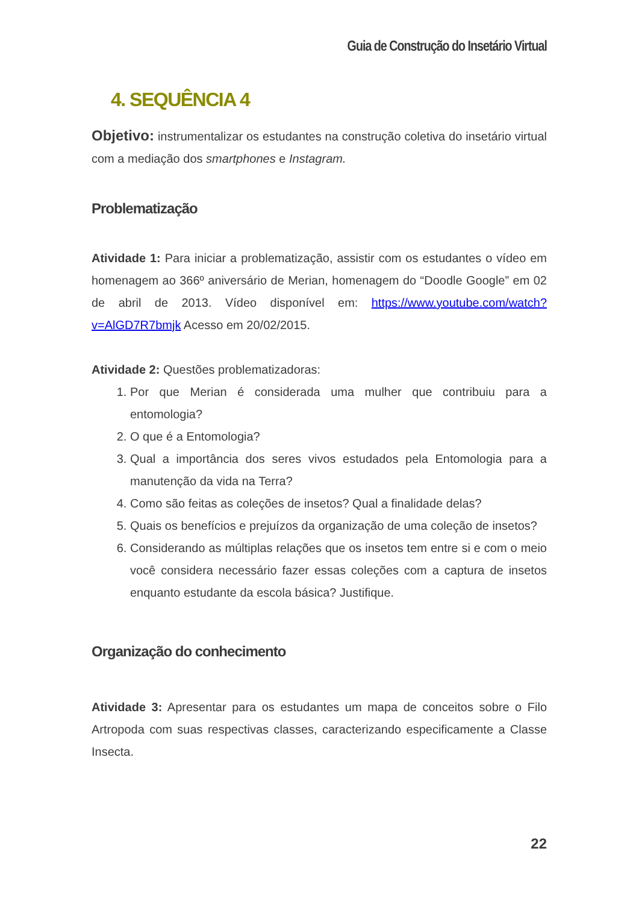Guia de Construção do Insetário Virtual
4. SEQUÊNCIA 4
Objetivo: instrumentalizar os estudantes na construção coletiva do insetário virtual com a mediação dos smartphones e Instagram.
Problematização
Atividade 1: Para iniciar a problematização, assistir com os estudantes o vídeo em homenagem ao 366º aniversário de Merian, homenagem do “Doodle Google” em 02 de abril de 2013. Vídeo disponível em: https://www.youtube.com/watch?v=AlGD7R7bmjk Acesso em 20/02/2015.
Atividade 2: Questões problematizadoras:
1. Por que Merian é considerada uma mulher que contribuiu para a entomologia?
2. O que é a Entomologia?
3. Qual a importância dos seres vivos estudados pela Entomologia para a manutenção da vida na Terra?
4. Como são feitas as coleções de insetos? Qual a finalidade delas?
5. Quais os benefícios e prejuízos da organização de uma coleção de insetos?
6. Considerando as múltiplas relações que os insetos tem entre si e com o meio você considera necessário fazer essas coleções com a captura de insetos enquanto estudante da escola básica? Justifique.
Organização do conhecimento
Atividade 3: Apresentar para os estudantes um mapa de conceitos sobre o Filo Artropoda com suas respectivas classes, caracterizando especificamente a Classe Insecta.
22